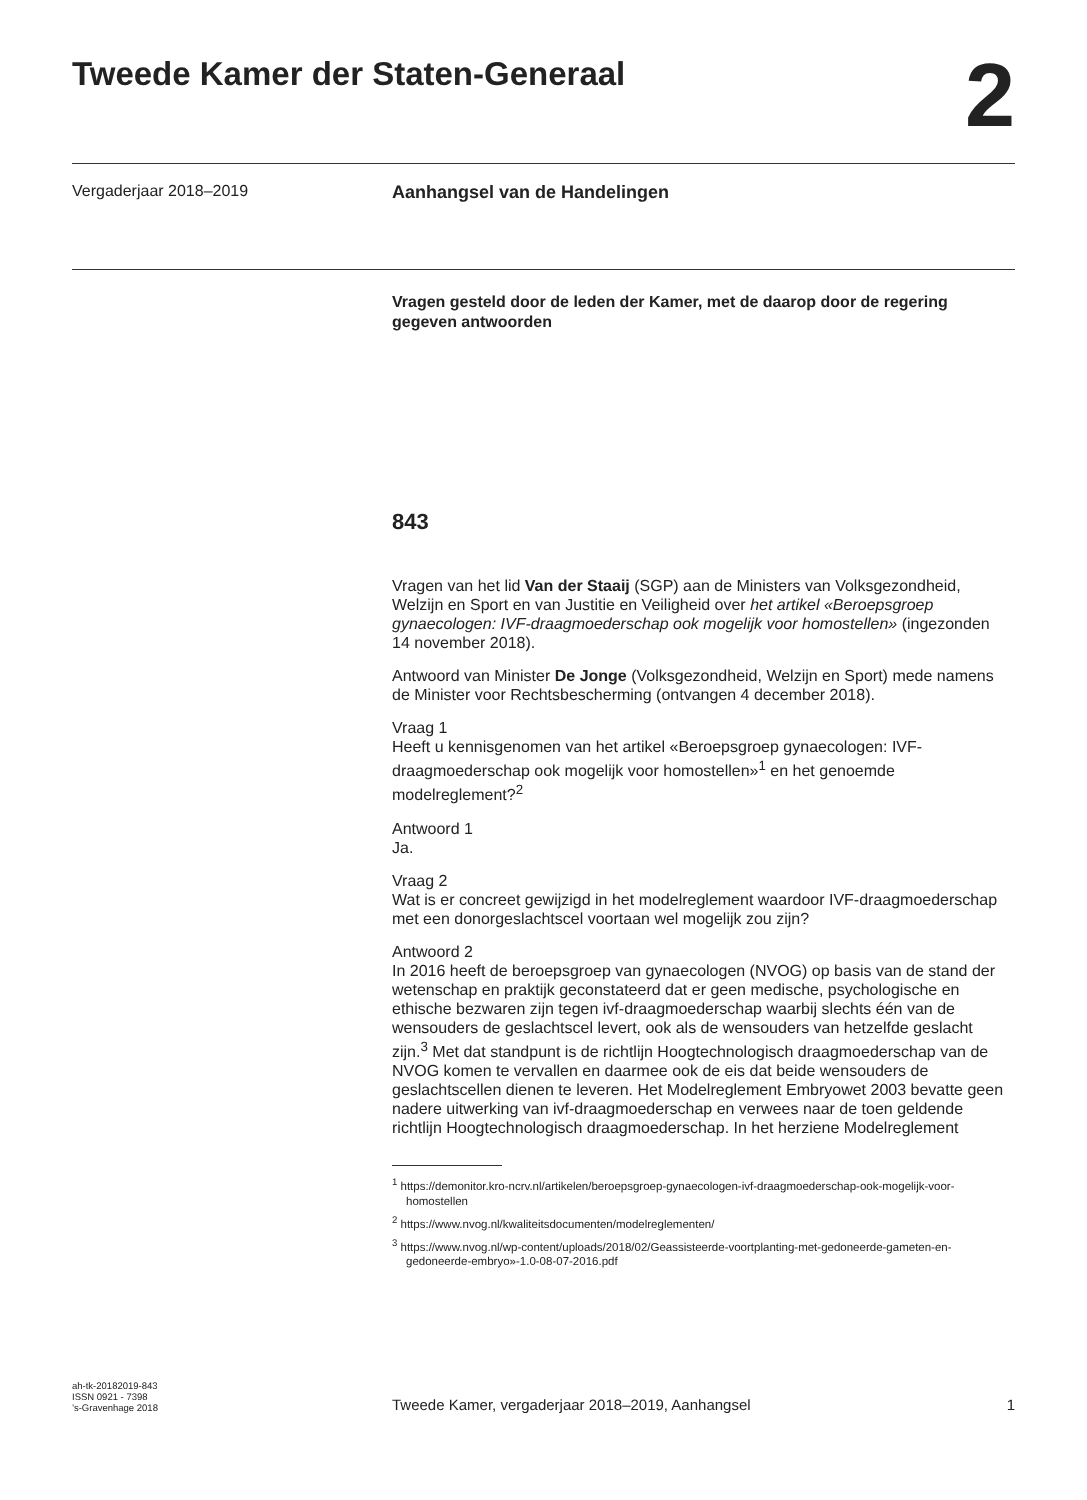Tweede Kamer der Staten-Generaal
2
Vergaderjaar 2018–2019 Aanhangsel van de Handelingen
Vragen gesteld door de leden der Kamer, met de daarop door de regering gegeven antwoorden
843
Vragen van het lid Van der Staaij (SGP) aan de Ministers van Volksgezondheid, Welzijn en Sport en van Justitie en Veiligheid over het artikel «Beroepsgroep gynaecologen: IVF-draagmoederschap ook mogelijk voor homostellen» (ingezonden 14 november 2018).
Antwoord van Minister De Jonge (Volksgezondheid, Welzijn en Sport) mede namens de Minister voor Rechtsbescherming (ontvangen 4 december 2018).
Vraag 1
Heeft u kennisgenomen van het artikel «Beroepsgroep gynaecologen: IVF-draagmoederschap ook mogelijk voor homostellen»<sup>1</sup> en het genoemde modelreglement?<sup>2</sup>
Antwoord 1
Ja.
Vraag 2
Wat is er concreet gewijzigd in het modelreglement waardoor IVF-draagmoederschap met een donorgeslachtscel voortaan wel mogelijk zou zijn?
Antwoord 2
In 2016 heeft de beroepsgroep van gynaecologen (NVOG) op basis van de stand der wetenschap en praktijk geconstateerd dat er geen medische, psychologische en ethische bezwaren zijn tegen ivf-draagmoederschap waarbij slechts één van de wensouders de geslachtscel levert, ook als de wensouders van hetzelfde geslacht zijn.<sup>3</sup> Met dat standpunt is de richtlijn Hoogtechnologisch draagmoederschap van de NVOG komen te vervallen en daarmee ook de eis dat beide wensouders de geslachtscellen dienen te leveren. Het Modelreglement Embryowet 2003 bevatte geen nadere uitwerking van ivf-draagmoederschap en verwees naar de toen geldende richtlijn Hoogtechnologisch draagmoederschap. In het herziene Modelreglement
<sup>1</sup> https://demonitor.kro-ncrv.nl/artikelen/beroepsgroep-gynaecologen-ivf-draagmoederschap-ook-mogelijk-voor-homostellen
<sup>2</sup> https://www.nvog.nl/kwaliteitsdocumenten/modelreglementen/
<sup>3</sup> https://www.nvog.nl/wp-content/uploads/2018/02/Geassisteerde-voortplanting-met-gedoneerde-gameten-en-gedoneerde-embryo»-1.0-08-07-2016.pdf
ah-tk-20182019-843
ISSN 0921 - 7398
’s-Gravenhage 2018
Tweede Kamer, vergaderjaar 2018–2019, Aanhangsel
1